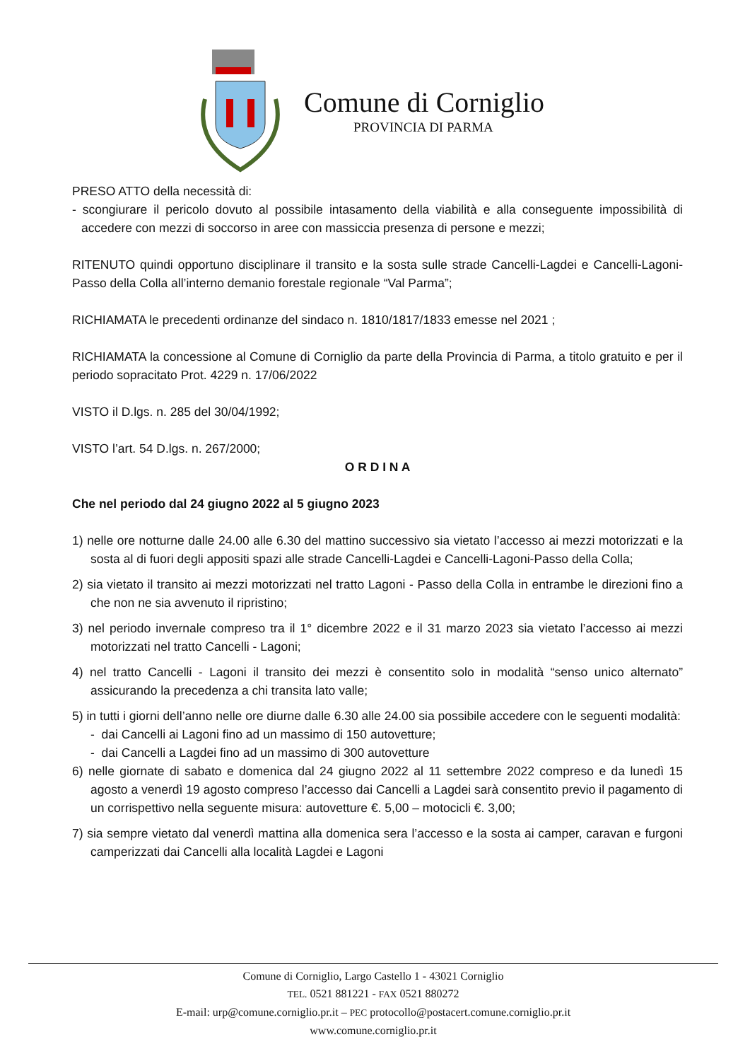Comune di Corniglio
PROVINCIA DI PARMA
PRESO ATTO della necessità di:
- scongiurare il pericolo dovuto al possibile intasamento della viabilità e alla conseguente impossibilità di accedere con mezzi di soccorso in aree con massiccia presenza di persone e mezzi;
RITENUTO quindi opportuno disciplinare il transito e la sosta sulle strade Cancelli-Lagdei e Cancelli-Lagoni-Passo della Colla all’interno demanio forestale regionale “Val Parma”;
RICHIAMATA le precedenti ordinanze del sindaco n. 1810/1817/1833 emesse nel 2021 ;
RICHIAMATA la concessione al Comune di Corniglio da parte della Provincia di Parma, a titolo gratuito e per il periodo sopracitato Prot. 4229 n. 17/06/2022
VISTO il D.lgs. n. 285 del 30/04/1992;
VISTO l’art. 54 D.lgs. n. 267/2000;
O R D I N A
Che nel periodo dal 24 giugno 2022 al 5 giugno 2023
1) nelle ore notturne dalle 24.00 alle 6.30 del mattino successivo sia vietato l’accesso ai mezzi motorizzati e la sosta al di fuori degli appositi spazi alle strade Cancelli-Lagdei e Cancelli-Lagoni-Passo della Colla;
2) sia vietato il transito ai mezzi motorizzati nel tratto Lagoni - Passo della Colla in entrambe le direzioni fino a che non ne sia avvenuto il ripristino;
3) nel periodo invernale compreso tra il 1° dicembre 2022 e il 31 marzo 2023 sia vietato l’accesso ai mezzi motorizzati nel tratto Cancelli - Lagoni;
4) nel tratto Cancelli - Lagoni il transito dei mezzi è consentito solo in modalità “senso unico alternato” assicurando la precedenza a chi transita lato valle;
5) in tutti i giorni dell’anno nelle ore diurne dalle 6.30 alle 24.00 sia possibile accedere con le seguenti modalità:
- dai Cancelli ai Lagoni fino ad un massimo di 150 autovetture;
- dai Cancelli a Lagdei fino ad un massimo di 300 autovetture
6) nelle giornate di sabato e domenica dal 24 giugno 2022 al 11 settembre 2022 compreso e da lunedì 15 agosto a venerdì 19 agosto compreso l’accesso dai Cancelli a Lagdei sarà consentito previo il pagamento di un corrispettivo nella seguente misura: autovetture €. 5,00 – motocicli €. 3,00;
7) sia sempre vietato dal venerdì mattina alla domenica sera l’accesso e la sosta ai camper, caravan e furgoni camperizzati dai Cancelli alla località Lagdei e Lagoni
Comune di Corniglio, Largo Castello 1 - 43021 Corniglio
TEL. 0521 881221 - FAX 0521 880272
E-mail: urp@comune.corniglio.pr.it – PEC protocollo@postacert.comune.corniglio.pr.it
www.comune.corniglio.pr.it